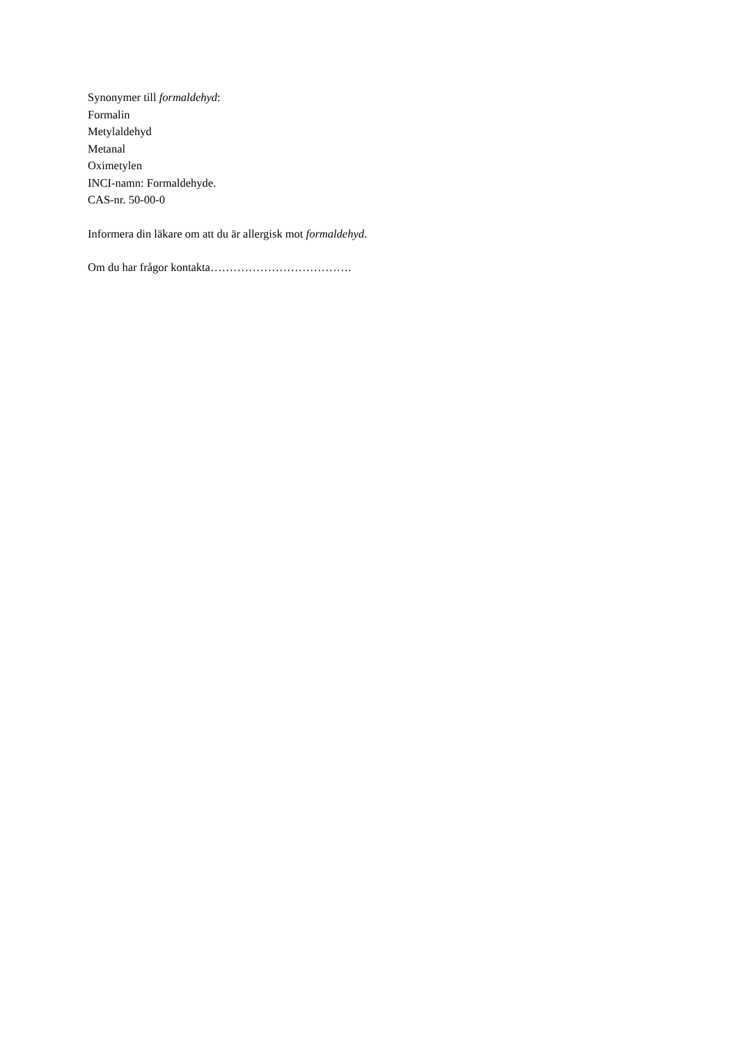Synonymer till formaldehyd:
Formalin
Metylaldehyd
Metanal
Oximetylen
INCI-namn: Formaldehyde.
CAS-nr. 50-00-0
Informera din läkare om att du är allergisk mot formaldehyd.
Om du har frågor kontakta……………………………….